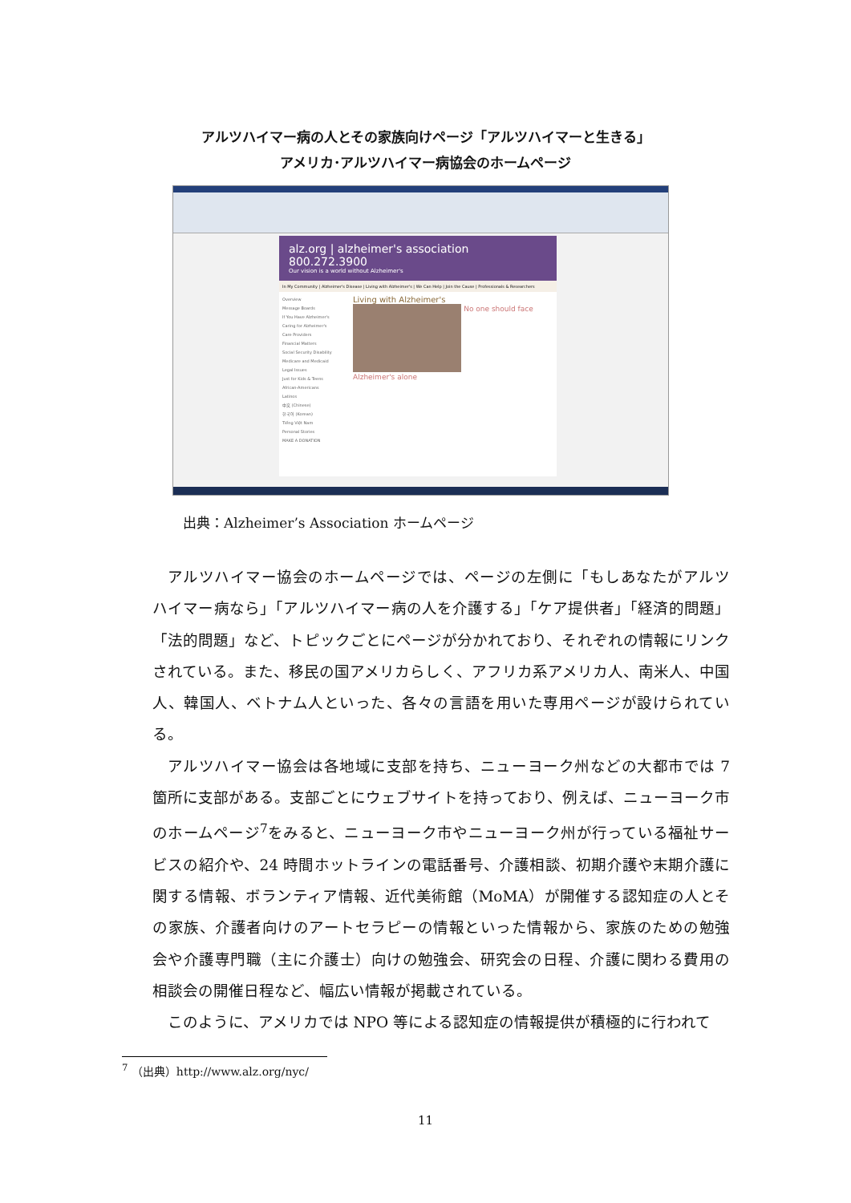アルツハイマー病の人とその家族向けページ「アルツハイマーと生きる」
アメリカ･アルツハイマー病協会のホームページ
alz.org | alzheimer's association 800.272.3900
Our vision is a world without Alzheimer's
In My Community | Alzheimer's Disease | Living with Alzheimer's | We Can Help | Join the Cause | Professionals & Researchers
Overview
Message Boards
If You Have Alzheimer's
Caring for Alzheimer's
Care Providers
Financial Matters
Social Security Disability
Medicare and Medicaid
Legal Issues
Just for Kids & Teens
African-Americans
Latinos
中文 (Chinese)
한국어 (Korean)
Tiếng Việt Nam
Personal Stories
MAKE A DONATION
Living with Alzheimer's
No one should face Alzheimer's alone
出典：Alzheimer’s Association ホームページ
アルツハイマー協会のホームページでは、ページの左側に「もしあなたがアルツハイマー病なら」「アルツハイマー病の人を介護する」「ケア提供者」「経済的問題」「法的問題」など、トピックごとにページが分かれており、それぞれの情報にリンクされている。また、移民の国アメリカらしく、アフリカ系アメリカ人、南米人、中国人、韓国人、ベトナム人といった、各々の言語を用いた専用ページが設けられている。
アルツハイマー協会は各地域に支部を持ち、ニューヨーク州などの大都市では 7 箇所に支部がある。支部ごとにウェブサイトを持っており、例えば、ニューヨーク市のホームページ<sup>7</sup>をみると、ニューヨーク市やニューヨーク州が行っている福祉サービスの紹介や、24 時間ホットラインの電話番号、介護相談、初期介護や末期介護に関する情報、ボランティア情報、近代美術館（MoMA）が開催する認知症の人とその家族、介護者向けのアートセラピーの情報といった情報から、家族のための勉強会や介護専門職（主に介護士）向けの勉強会、研究会の日程、介護に関わる費用の相談会の開催日程など、幅広い情報が掲載されている。
このように、アメリカでは NPO 等による認知症の情報提供が積極的に行われて
<sup>7</sup> （出典）http://www.alz.org/nyc/
11